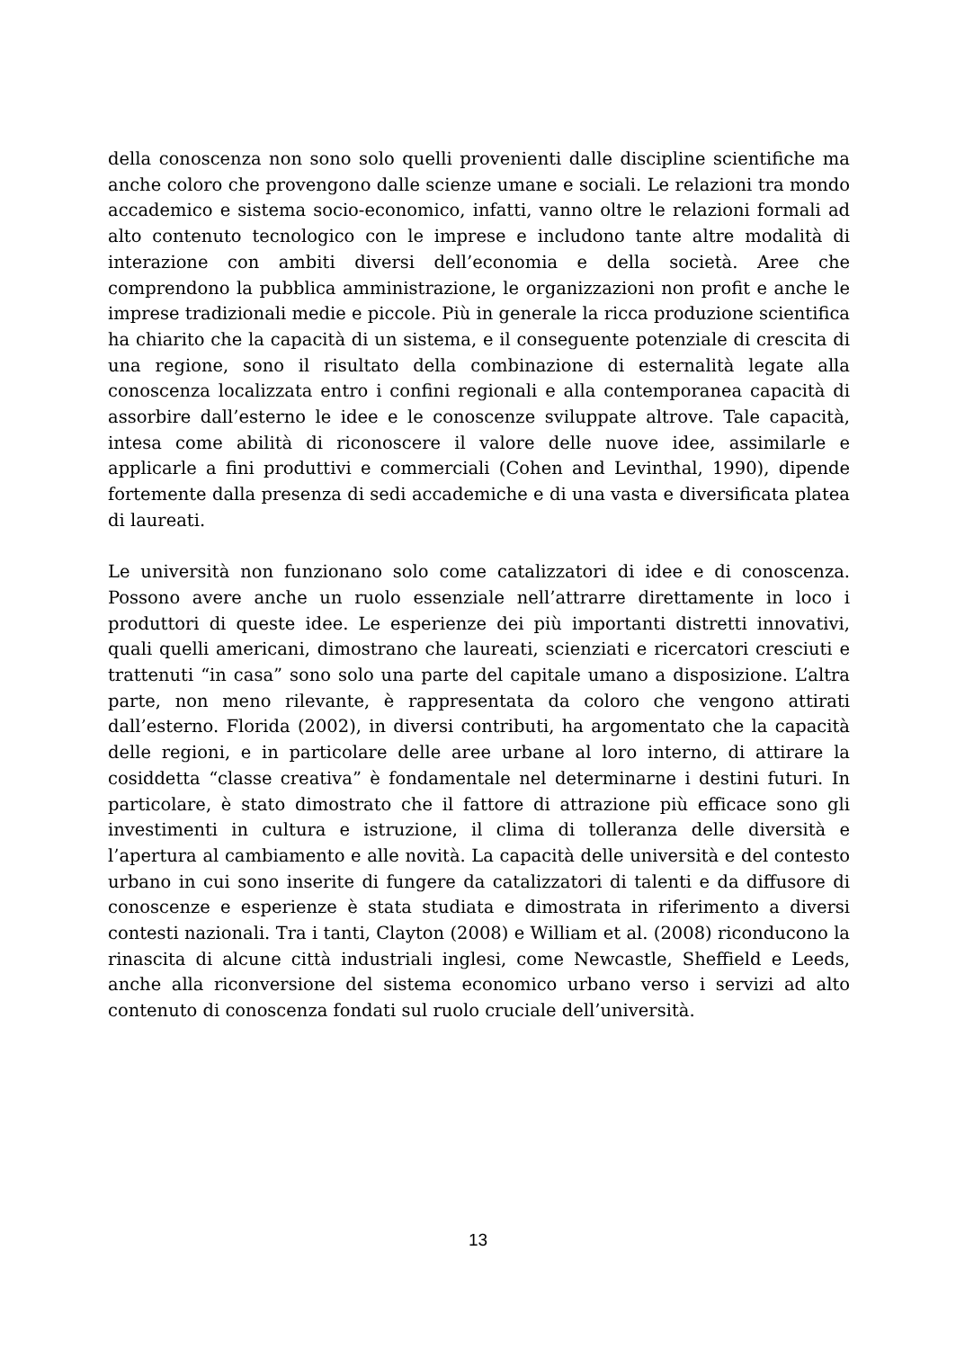della conoscenza non sono solo quelli provenienti dalle discipline scientifiche ma anche coloro che provengono dalle scienze umane e sociali. Le relazioni tra mondo accademico e sistema socio-economico, infatti, vanno oltre le relazioni formali ad alto contenuto tecnologico con le imprese e includono tante altre modalità di interazione con ambiti diversi dell’economia e della società. Aree che comprendono la pubblica amministrazione, le organizzazioni non profit e anche le imprese tradizionali medie e piccole. Più in generale la ricca produzione scientifica ha chiarito che la capacità di un sistema, e il conseguente potenziale di crescita di una regione, sono il risultato della combinazione di esternalità legate alla conoscenza localizzata entro i confini regionali e alla contemporanea capacità di assorbire dall’esterno le idee e le conoscenze sviluppate altrove. Tale capacità, intesa come abilità di riconoscere il valore delle nuove idee, assimilarle e applicarle a fini produttivi e commerciali (Cohen and Levinthal, 1990), dipende fortemente dalla presenza di sedi accademiche e di una vasta e diversificata platea di laureati.
Le università non funzionano solo come catalizzatori di idee e di conoscenza. Possono avere anche un ruolo essenziale nell’attrarre direttamente in loco i produttori di queste idee. Le esperienze dei più importanti distretti innovativi, quali quelli americani, dimostrano che laureati, scienziati e ricercatori cresciuti e trattenuti “in casa” sono solo una parte del capitale umano a disposizione. L’altra parte, non meno rilevante, è rappresentata da coloro che vengono attirati dall’esterno. Florida (2002), in diversi contributi, ha argomentato che la capacità delle regioni, e in particolare delle aree urbane al loro interno, di attirare la cosiddetta “classe creativa” è fondamentale nel determinarne i destini futuri. In particolare, è stato dimostrato che il fattore di attrazione più efficace sono gli investimenti in cultura e istruzione, il clima di tolleranza delle diversità e l’apertura al cambiamento e alle novità. La capacità delle università e del contesto urbano in cui sono inserite di fungere da catalizzatori di talenti e da diffusore di conoscenze e esperienze è stata studiata e dimostrata in riferimento a diversi contesti nazionali. Tra i tanti, Clayton (2008) e William et al. (2008) riconducono la rinascita di alcune città industriali inglesi, come Newcastle, Sheffield e Leeds, anche alla riconversione del sistema economico urbano verso i servizi ad alto contenuto di conoscenza fondati sul ruolo cruciale dell’università.
13